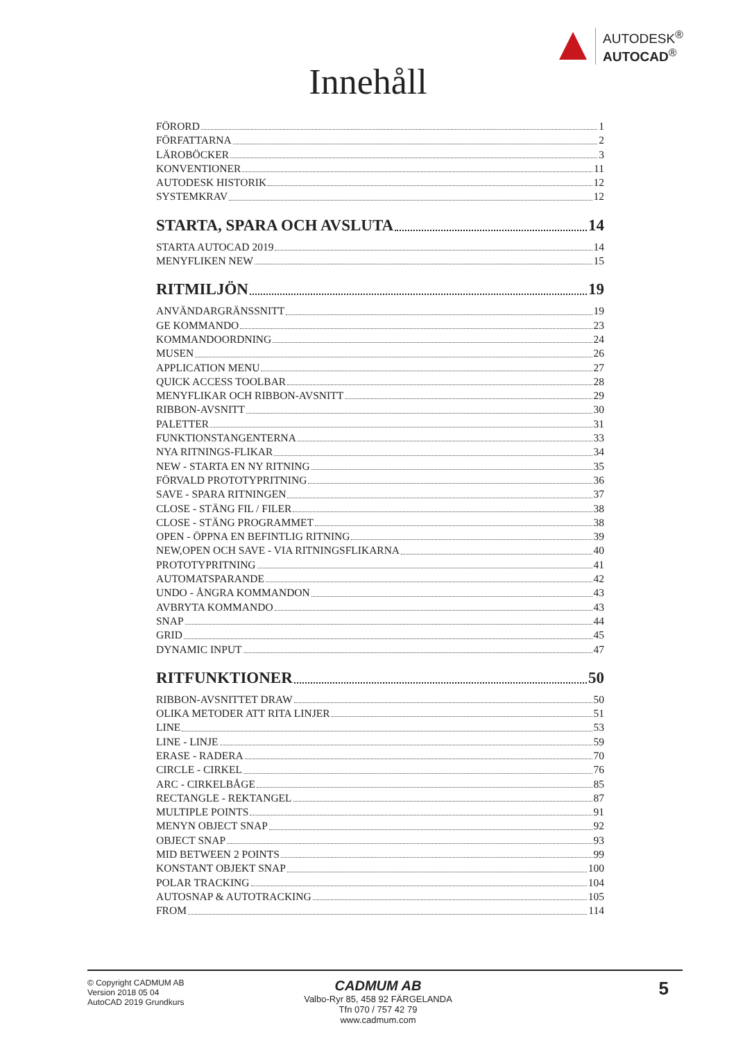AUTODESK<sup>®</sup>
AUTOCAD<sup>®</sup>
Innehåll
FÖRORD 1
FÖRFATTARNA 2
LÄROBÖCKER 3
KONVENTIONER 11
AUTODESK HISTORIK 12
SYSTEMKRAV 12
STARTA, SPARA OCH AVSLUTA 14
STARTA AUTOCAD 2019 14
MENYFLIKEN NEW 15
RITMILJÖN 19
ANVÄNDARGRÄNSSNITT 19
GE KOMMANDO 23
KOMMANDOORDNING 24
MUSEN 26
APPLICATION MENU 27
QUICK ACCESS TOOLBAR 28
MENYFLIKAR OCH RIBBON-AVSNITT 29
RIBBON-AVSNITT 30
PALETTER 31
FUNKTIONSTANGENTERNA 33
NYA RITNINGS-FLIKAR 34
NEW - STARTA EN NY RITNING 35
FÖRVALD PROTOTYPRITNING 36
SAVE - SPARA RITNINGEN 37
CLOSE - STÄNG FIL / FILER 38
CLOSE - STÄNG PROGRAMMET 38
OPEN - ÖPPNA EN BEFINTLIG RITNING 39
NEW,OPEN OCH SAVE - VIA RITNINGSFLIKARNA 40
PROTOTYPRITNING 41
AUTOMATSPARANDE 42
UNDO - ÅNGRA KOMMANDON 43
AVBRYTA KOMMANDO 43
SNAP 44
GRID 45
DYNAMIC INPUT 47
RITFUNKTIONER 50
RIBBON-AVSNITTET DRAW 50
OLIKA METODER ATT RITA LINJER 51
LINE 53
LINE - LINJE 59
ERASE - RADERA 70
CIRCLE - CIRKEL 76
ARC - CIRKELBÅGE 85
RECTANGLE - REKTANGEL 87
MULTIPLE POINTS 91
MENYN OBJECT SNAP 92
OBJECT SNAP 93
MID BETWEEN 2 POINTS 99
KONSTANT OBJEKT SNAP 100
POLAR TRACKING 104
AUTOSNAP & AUTOTRACKING 105
FROM 114
© Copyright CADMUM AB
Version 2018 05 04
AutoCAD 2019 Grundkurs
CADMUM AB
Valbo-Ryr 85, 458 92 FÄRGELANDA
Tfn 070 / 757 42 79
www.cadmum.com
5